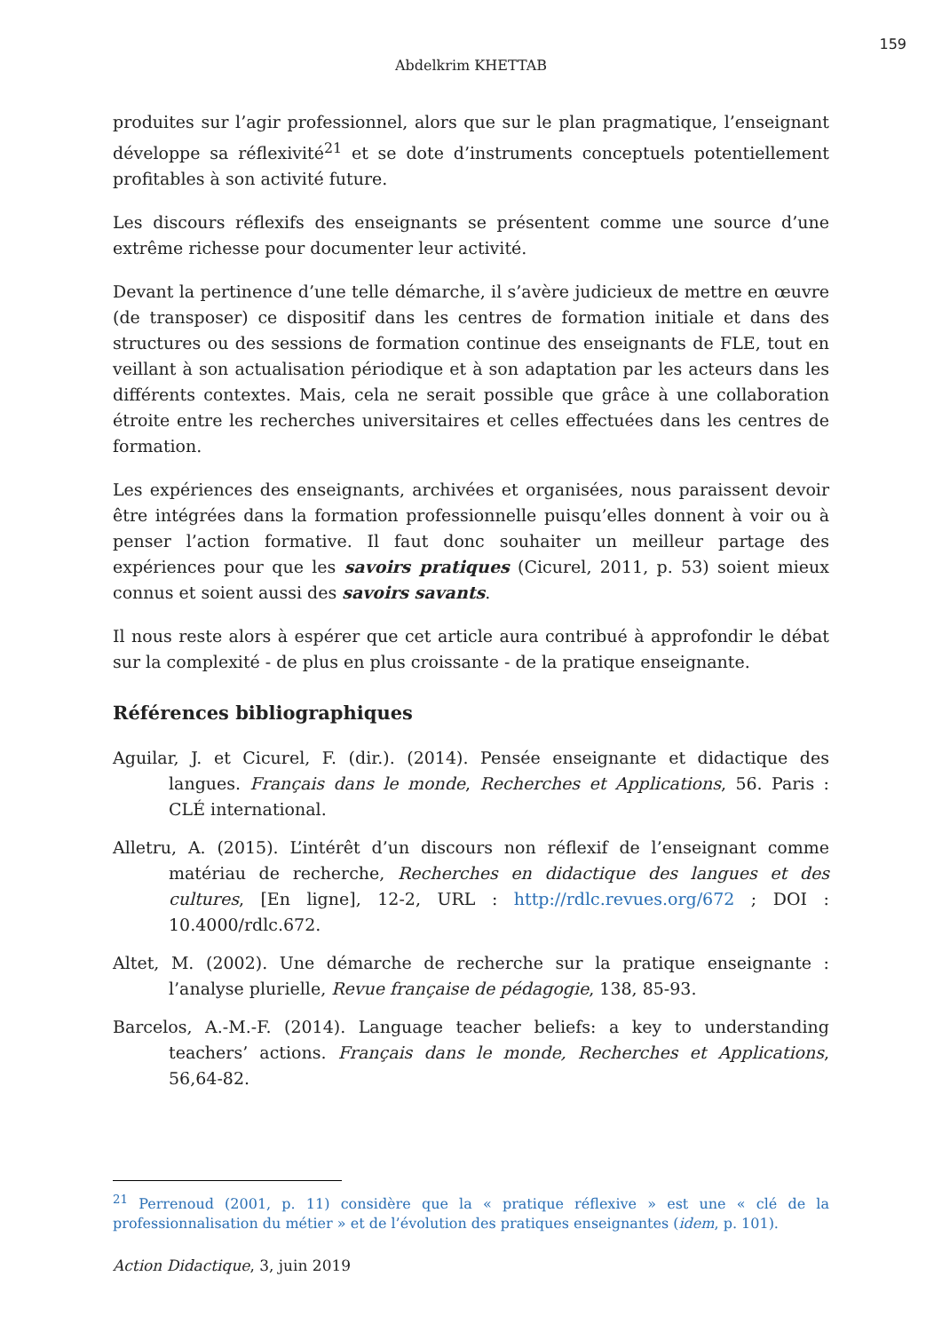159
Abdelkrim KHETTAB
produites sur l’agir professionnel, alors que sur le plan pragmatique, l’enseignant développe sa réflexivité<sup>21</sup> et se dote d’instruments conceptuels potentiellement profitables à son activité future.
Les discours réflexifs des enseignants se présentent comme une source d’une extrême richesse pour documenter leur activité.
Devant la pertinence d’une telle démarche, il s’avère judicieux de mettre en œuvre (de transposer) ce dispositif dans les centres de formation initiale et dans des structures ou des sessions de formation continue des enseignants de FLE, tout en veillant à son actualisation périodique et à son adaptation par les acteurs dans les différents contextes. Mais, cela ne serait possible que grâce à une collaboration étroite entre les recherches universitaires et celles effectuées dans les centres de formation.
Les expériences des enseignants, archivées et organisées, nous paraissent devoir être intégrées dans la formation professionnelle puisqu’elles donnent à voir ou à penser l’action formative. Il faut donc souhaiter un meilleur partage des expériences pour que les savoirs pratiques (Cicurel, 2011, p. 53) soient mieux connus et soient aussi des savoirs savants.
Il nous reste alors à espérer que cet article aura contribué à approfondir le débat sur la complexité - de plus en plus croissante - de la pratique enseignante.
Références bibliographiques
Aguilar, J. et Cicurel, F. (dir.). (2014). Pensée enseignante et didactique des langues. Français dans le monde, Recherches et Applications, 56. Paris : CLÉ international.
Alletru, A. (2015). L’intérêt d’un discours non réflexif de l’enseignant comme matériau de recherche, Recherches en didactique des langues et des cultures, [En ligne], 12-2, URL : http://rdlc.revues.org/672 ; DOI : 10.4000/rdlc.672.
Altet, M. (2002). Une démarche de recherche sur la pratique enseignante : l’analyse plurielle, Revue française de pédagogie, 138, 85-93.
Barcelos, A.-M.-F. (2014). Language teacher beliefs: a key to understanding teachers’ actions. Français dans le monde, Recherches et Applications, 56,64-82.
<sup>21</sup> Perrenoud (2001, p. 11) considère que la « pratique réflexive » est une « clé de la professionnalisation du métier » et de l’évolution des pratiques enseignantes (idem, p. 101).
Action Didactique, 3, juin 2019